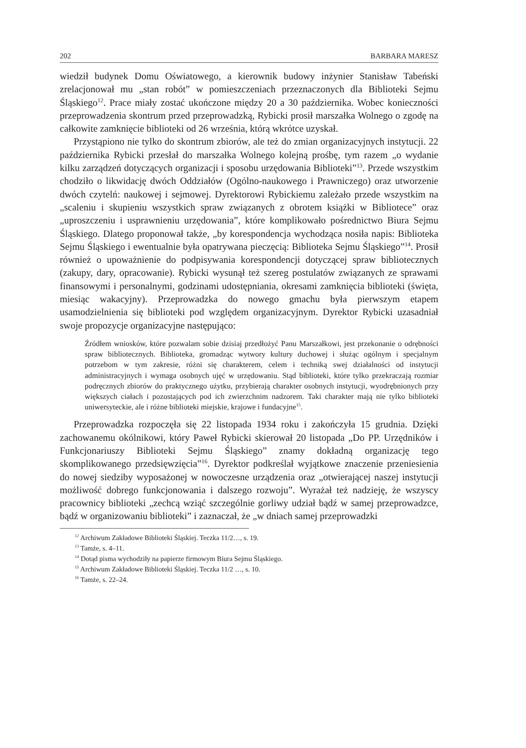202 BARBARA MARESZ
wiedził budynek Domu Oświatowego, a kierownik budowy inżynier Stanisław Tabeński zrelacjonował mu „stan robót” w pomieszczeniach przeznaczonych dla Biblioteki Sejmu Śląskiego<sup>12</sup>. Prace miały zostać ukończone między 20 a 30 października. Wobec konieczności przeprowadzenia skontrum przed przeprowadzką, Rybicki prosił marszałka Wolnego o zgodę na całkowite zamknięcie biblioteki od 26 września, którą wkrótce uzyskał.
Przystąpiono nie tylko do skontrum zbiorów, ale też do zmian organizacyjnych instytucji. 22 października Rybicki przesłał do marszałka Wolnego kolejną prośbę, tym razem „o wydanie kilku zarządzeń dotyczących organizacji i sposobu urzędowania Biblioteki”<sup>13</sup>. Przede wszystkim chodziło o likwidację dwóch Oddziałów (Ogólno-naukowego i Prawniczego) oraz utworzenie dwóch czytelń: naukowej i sejmowej. Dyrektorowi Rybickiemu zależało przede wszystkim na „scaleniu i skupieniu wszystkich spraw związanych z obrotem książki w Bibliotece” oraz „uproszczeniu i usprawnieniu urzędowania”, które komplikowało pośrednictwo Biura Sejmu Śląskiego. Dlatego proponował także, „by korespondencja wychodząca nosiła napis: Biblioteka Sejmu Śląskiego i ewentualnie była opatrywana pieczęcią: Biblioteka Sejmu Śląskiego”<sup>14</sup>. Prosił również o upoważnienie do podpisywania korespondencji dotyczącej spraw bibliotecznych (zakupy, dary, opracowanie). Rybicki wysunął też szereg postulatów związanych ze sprawami finansowymi i personalnymi, godzinami udostępniania, okresami zamknięcia biblioteki (święta, miesiąc wakacyjny). Przeprowadzka do nowego gmachu była pierwszym etapem usamodzielnienia się biblioteki pod względem organizacyjnym. Dyrektor Rybicki uzasadniał swoje propozycje organizacyjne następująco:
Źródłem wniosków, które pozwalam sobie dzisiaj przedłożyć Panu Marszałkowi, jest przekonanie o odrębności spraw bibliotecznych. Biblioteka, gromadząc wytwory kultury duchowej i służąc ogólnym i specjalnym potrzebom w tym zakresie, różni się charakterem, celem i techniką swej działalności od instytucji administracyjnych i wymaga osobnych ujęć w urzędowaniu. Stąd biblioteki, które tylko przekraczają rozmiar podręcznych zbiorów do praktycznego użytku, przybierają charakter osobnych instytucji, wyodrębnionych przy większych ciałach i pozostających pod ich zwierzchnim nadzorem. Taki charakter mają nie tylko biblioteki uniwersyteckie, ale i różne biblioteki miejskie, krajowe i fundacyjne<sup>15</sup>.
Przeprowadzka rozpoczęła się 22 listopada 1934 roku i zakończyła 15 grudnia. Dzięki zachowanemu okólnikowi, który Paweł Rybicki skierował 20 listopada „Do PP. Urzędników i Funkcjonariuszy Biblioteki Sejmu Śląskiego” znamy dokładną organizację tego skomplikowanego przedsięwzięcia”<sup>16</sup>. Dyrektor podkreślał wyjątkowe znaczenie przeniesienia do nowej siedziby wyposażonej w nowoczesne urządzenia oraz „otwierającej naszej instytucji możliwość dobrego funkcjonowania i dalszego rozwoju”. Wyrażał też nadzieję, że wszyscy pracownicy biblioteki „zechcą wziąć szczególnie gorliwy udział bądź w samej przeprowadzce, bądź w organizowaniu biblioteki” i zaznaczał, że „w dniach samej przeprowadzki
<sup>12</sup> Archiwum Zakładowe Biblioteki Śląskiej. Teczka 11/2…, s. 19.
<sup>13</sup> Tamże, s. 4–11.
<sup>14</sup> Dotąd pisma wychodziły na papierze firmowym Biura Sejmu Śląskiego.
<sup>15</sup> Archiwum Zakładowe Biblioteki Śląskiej. Teczka 11/2 …, s. 10.
<sup>16</sup> Tamże, s. 22–24.